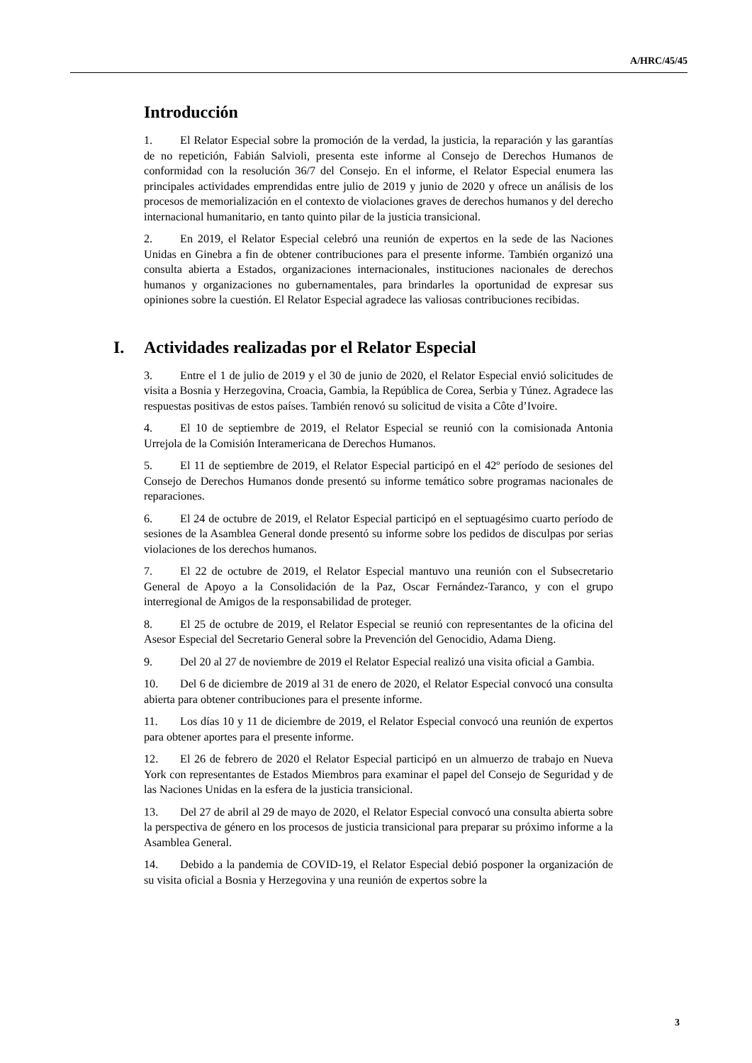A/HRC/45/45
Introducción
1. El Relator Especial sobre la promoción de la verdad, la justicia, la reparación y las garantías de no repetición, Fabián Salvioli, presenta este informe al Consejo de Derechos Humanos de conformidad con la resolución 36/7 del Consejo. En el informe, el Relator Especial enumera las principales actividades emprendidas entre julio de 2019 y junio de 2020 y ofrece un análisis de los procesos de memorialización en el contexto de violaciones graves de derechos humanos y del derecho internacional humanitario, en tanto quinto pilar de la justicia transicional.
2. En 2019, el Relator Especial celebró una reunión de expertos en la sede de las Naciones Unidas en Ginebra a fin de obtener contribuciones para el presente informe. También organizó una consulta abierta a Estados, organizaciones internacionales, instituciones nacionales de derechos humanos y organizaciones no gubernamentales, para brindarles la oportunidad de expresar sus opiniones sobre la cuestión. El Relator Especial agradece las valiosas contribuciones recibidas.
I. Actividades realizadas por el Relator Especial
3. Entre el 1 de julio de 2019 y el 30 de junio de 2020, el Relator Especial envió solicitudes de visita a Bosnia y Herzegovina, Croacia, Gambia, la República de Corea, Serbia y Túnez. Agradece las respuestas positivas de estos países. También renovó su solicitud de visita a Côte d’Ivoire.
4. El 10 de septiembre de 2019, el Relator Especial se reunió con la comisionada Antonia Urrejola de la Comisión Interamericana de Derechos Humanos.
5. El 11 de septiembre de 2019, el Relator Especial participó en el 42º período de sesiones del Consejo de Derechos Humanos donde presentó su informe temático sobre programas nacionales de reparaciones.
6. El 24 de octubre de 2019, el Relator Especial participó en el septuagésimo cuarto período de sesiones de la Asamblea General donde presentó su informe sobre los pedidos de disculpas por serias violaciones de los derechos humanos.
7. El 22 de octubre de 2019, el Relator Especial mantuvo una reunión con el Subsecretario General de Apoyo a la Consolidación de la Paz, Oscar Fernández-Taranco, y con el grupo interregional de Amigos de la responsabilidad de proteger.
8. El 25 de octubre de 2019, el Relator Especial se reunió con representantes de la oficina del Asesor Especial del Secretario General sobre la Prevención del Genocidio, Adama Dieng.
9. Del 20 al 27 de noviembre de 2019 el Relator Especial realizó una visita oficial a Gambia.
10. Del 6 de diciembre de 2019 al 31 de enero de 2020, el Relator Especial convocó una consulta abierta para obtener contribuciones para el presente informe.
11. Los días 10 y 11 de diciembre de 2019, el Relator Especial convocó una reunión de expertos para obtener aportes para el presente informe.
12. El 26 de febrero de 2020 el Relator Especial participó en un almuerzo de trabajo en Nueva York con representantes de Estados Miembros para examinar el papel del Consejo de Seguridad y de las Naciones Unidas en la esfera de la justicia transicional.
13. Del 27 de abril al 29 de mayo de 2020, el Relator Especial convocó una consulta abierta sobre la perspectiva de género en los procesos de justicia transicional para preparar su próximo informe a la Asamblea General.
14. Debido a la pandemia de COVID-19, el Relator Especial debió posponer la organización de su visita oficial a Bosnia y Herzegovina y una reunión de expertos sobre la
3